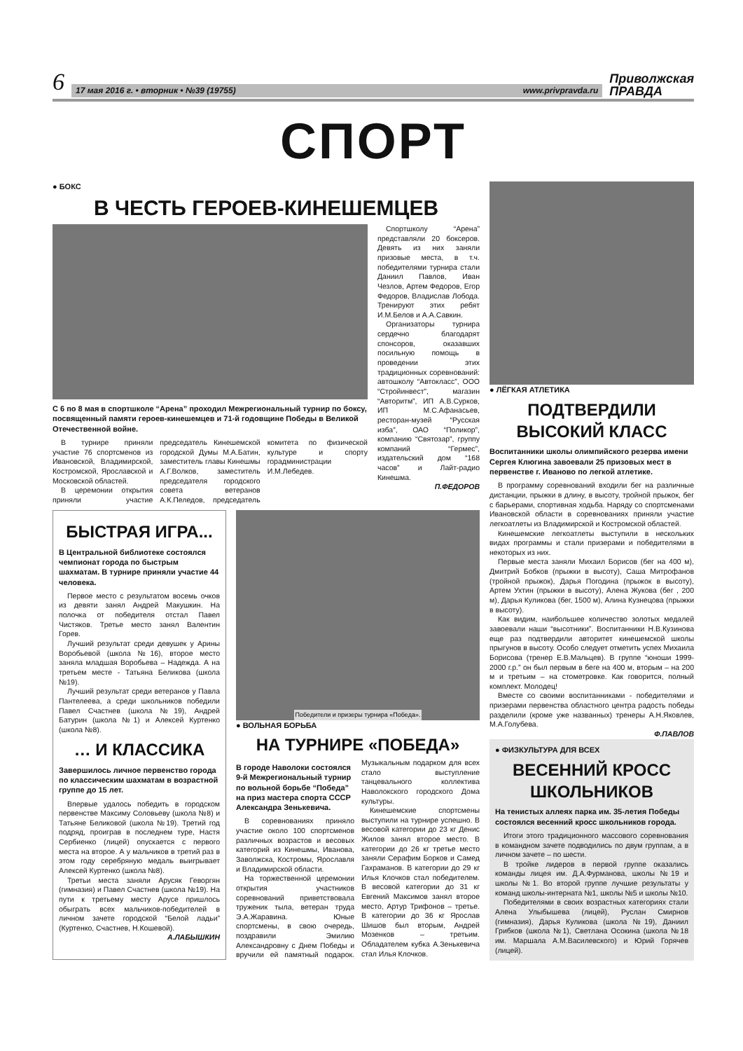6
17 мая 2016 г. • вторник • №39 (19755) www.privpravda.ru
Приволжская
ПРАВДА
СПОРТ
● БОКС
В ЧЕСТЬ ГЕРОЕВ-КИНЕШЕМЦЕВ
С 6 по 8 мая в спортшколе “Арена” проходил Межрегиональный турнир по боксу, посвященный памяти героев-кинешемцев и 71-й годовщине Победы в Великой Отечественной войне.
В турнире приняли участие 76 спортсменов из Ивановской, Владимирской, Костромской, Ярославской и Московской областей.
В церемонии открытия приняли участие председатель Кинешемской городской Думы М.А.Батин, заместитель главы Кинешмы А.Г.Волков, заместитель председателя городского совета ветеранов А.К.Пеледов, председатель комитета по физической культуре и спорту горадминистрации И.М.Лебедев.
Спортшколу “Арена” представляли 20 боксеров. Девять из них заняли призовые места, в т.ч. победителями турнира стали Даниил Павлов, Иван Чезлов, Артем Федоров, Егор Федоров, Владислав Лобода. Тренируют этих ребят И.М.Белов и А.А.Савкин.
Организаторы турнира сердечно благодарят спонсоров, оказавших посильную помощь в проведении этих традиционных соревнований: автошколу “Автокласс”, ООО “Стройинвест”, магазин “Авторитм”, ИП А.В.Сурков, ИП М.С.Афанасьев, ресторан-музей “Русская изба”, ОАО “Поликор”, компанию “Святозар”, группу компаний “Гермес”, издательский дом “168 часов” и Лайт-радио Кинешма.
П.ФЕДОРОВ
БЫСТРАЯ ИГРА...
В Центральной библиотеке состоялся чемпионат города по быстрым шахматам. В турнире приняли участие 44 человека.
Первое место с результатом восемь очков из девяти занял Андрей Макушкин. На полочка от победителя отстал Павел Чистяков. Третье место занял Валентин Горев.
Лучший результат среди девушек у Арины Воробьевой (школа №16), второе место заняла младшая Воробьева – Надежда. А на третьем месте - Татьяна Беликова (школа №19).
Лучший результат среди ветеранов у Павла Пантелеева, а среди школьников победили Павел Счастнев (школа №19), Андрей Батурин (школа №1) и Алексей Куртенко (школа №8).
… И КЛАССИКА
Завершилось личное первенство города по классическим шахматам в возрастной группе до 15 лет.
Впервые удалось победить в городском первенстве Максиму Соловьеву (школа №8) и Татьяне Беликовой (школа №19). Третий год подряд, проиграв в последнем туре, Настя Сербиенко (лицей) опускается с первого места на второе. А у мальчиков в третий раз в этом году серебряную медаль выигрывает Алексей Куртенко (школа №8).
Третьи места заняли Арусяк Геворгян (гимназия) и Павел Счастнев (школа №19). На пути к третьему месту Арусе пришлось обыграть всех мальчиков-победителей в личном зачете городской “Белой ладьи” (Куртенко, Счастнев, Н.Кошевой).
А.ЛАБЫШКИН
Победители и призеры турнира «Победа».
● ВОЛЬНАЯ БОРЬБА
НА ТУРНИРЕ «ПОБЕДА»
В городе Наволоки состоялся 9-й Межрегиональный турнир по вольной борьбе “Победа” на приз мастера спорта СССР Александра Зенькевича.
В соревнованиях приняло участие около 100 спортсменов различных возрастов и весовых категорий из Кинешмы, Иванова, Заволжска, Костромы, Ярославля и Владимирской области.
На торжественной церемонии открытия участников соревнований приветствовала труженик тыла, ветеран труда Э.А.Жаравина. Юные спортсмены, в свою очередь, поздравили Эмилию Александровну с Днем Победы и вручили ей памятный подарок. Музыкальным подарком для всех стало выступление танцевального коллектива Наволокского городского Дома культуры.
Кинешемские спортсмены выступили на турнире успешно. В весовой категории до 23 кг Денис Жилов занял второе место. В категории до 26 кг третье место заняли Серафим Борков и Самед Гахраманов. В категории до 29 кг Илья Клочков стал победителем. В весовой категории до 31 кг Евгений Максимов занял второе место, Артур Трифонов – третье. В категории до 36 кг Ярослав Шишов был вторым, Андрей Мозенков – третьим. Обладателем кубка А.Зенькевича стал Илья Клочков.
● ЛЁГКАЯ АТЛЕТИКА
ПОДТВЕРДИЛИ ВЫСОКИЙ КЛАСС
Воспитанники школы олимпийского резерва имени Сергея Клюгина завоевали 25 призовых мест в первенстве г. Иваново по легкой атлетике.
В программу соревнований входили бег на различные дистанции, прыжки в длину, в высоту, тройной прыжок, бег с барьерами, спортивная ходьба. Наряду со спортсменами Ивановской области в соревнованиях приняли участие легкоатлеты из Владимирской и Костромской областей.
Кинешемские легкоатлеты выступили в нескольких видах программы и стали призерами и победителями в некоторых из них.
Первые места заняли Михаил Борисов (бег на 400 м), Дмитрий Бобков (прыжки в высоту), Саша Митрофанов (тройной прыжок), Дарья Погодина (прыжок в высоту), Артем Ухтин (прыжки в высоту), Алена Жукова (бег , 200 м), Дарья Куликова (бег, 1500 м), Алина Кузнецова (прыжки в высоту).
Как видим, наибольшее количество золотых медалей завоевали наши “высотники”. Воспитанники Н.В.Кузинова еще раз подтвердили авторитет кинешемской школы прыгунов в высоту. Особо следует отметить успех Михаила Борисова (тренер Е.В.Мальцев). В группе “юноши 1999-2000 г.р.” он был первым в беге на 400 м, вторым – на 200 м и третьим – на стометровке. Как говорится, полный комплект. Молодец!
Вместе со своими воспитанниками - победителями и призерами первенства областного центра радость победы разделили (кроме уже названных) тренеры А.Н.Яковлев, М.А.Голубева.
Ф.ПАВЛОВ
● ФИЗКУЛЬТУРА ДЛЯ ВСЕХ
ВЕСЕННИЙ КРОСС ШКОЛЬНИКОВ
На тенистых аллеях парка им. 35-летия Победы состоялся весенний кросс школьников города.
Итоги этого традиционного массового соревнования в командном зачете подводились по двум группам, а в личном зачете – по шести.
В тройке лидеров в первой группе оказались команды лицея им. Д.А.Фурманова, школы №19 и школы №1. Во второй группе лучшие результаты у команд школы-интерната №1, школы №5 и школы №10.
Победителями в своих возрастных категориях стали Алена Улыбышева (лицей), Руслан Смирнов (гимназия), Дарья Куликова (школа №19), Даниил Грибков (школа №1), Светлана Осокина (школа №18 им. Маршала А.М.Василевского) и Юрий Горячев (лицей).